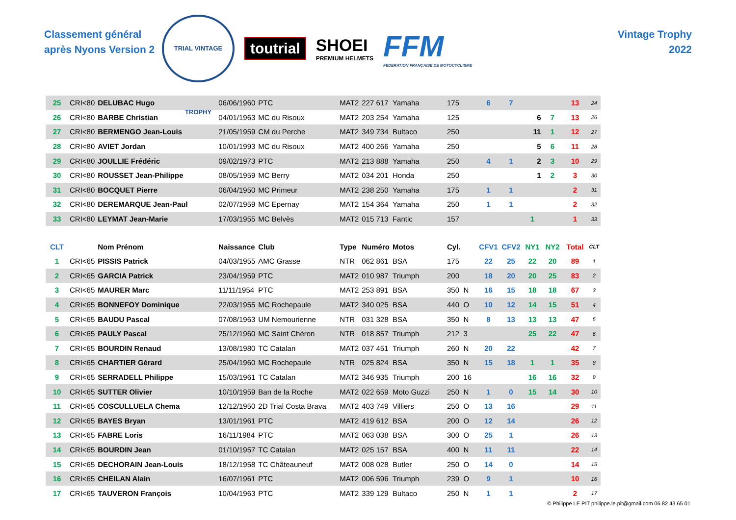Classement général après Nyons Version 2
TRIAL VINTAGE TROPHY
toutrial
SHOEI
PREMIUM HELMETS
FFM
FEDERATION FRANÇAISE DE MOTOCYCLISME
Vintage Trophy
2022
| 25 | CRI<80 | DELUBAC Hugo | 06/06/1960 | PTC | MAT2 | 227 617 | Yamaha | 175 | | 6 | 7 | | | 13 | 24 |
| 26 | CRI<80 | BARBE Christian | 04/01/1963 | MC du Risoux | MAT2 | 203 254 | Yamaha | 125 | | | | 6 | 7 | 13 | 26 |
| 27 | CRI<80 | BERMENGO Jean-Louis | 21/05/1959 | CM du Perche | MAT2 | 349 734 | Bultaco | 250 | | | | 11 | 1 | 12 | 27 |
| 28 | CRI<80 | AVIET Jordan | 10/01/1993 | MC du Risoux | MAT2 | 400 266 | Yamaha | 250 | | | | 5 | 6 | 11 | 28 |
| 29 | CRI<80 | JOULLIE Frédéric | 09/02/1973 | PTC | MAT2 | 213 888 | Yamaha | 250 | | 4 | 1 | 2 | 3 | 10 | 29 |
| 30 | CRI<80 | ROUSSET Jean-Philippe | 08/05/1959 | MC Berry | MAT2 | 034 201 | Honda | 250 | | | | 1 | 2 | 3 | 30 |
| 31 | CRI<80 | BOCQUET Pierre | 06/04/1950 | MC Primeur | MAT2 | 238 250 | Yamaha | 175 | | 1 | 1 | | | 2 | 31 |
| 32 | CRI<80 | DEREMARQUE Jean-Paul | 02/07/1959 | MC Epernay | MAT2 | 154 364 | Yamaha | 250 | | 1 | 1 | | | 2 | 32 |
| 33 | CRI<80 | LEYMAT Jean-Marie | 17/03/1955 | MC Belvès | MAT2 | 015 713 | Fantic | 157 | | | | 1 | | 1 | 33 |
| CLT | | Nom Prénom | Naissance | Club | Type | Numéro | Motos | Cyl. | | CFV1 | CFV2 | NY1 | NY2 | Total | CLT |
| 1 | CRI<65 | PISSIS Patrick | 04/03/1955 | AMC Grasse | NTR | 062 861 | BSA | 175 | | 22 | 25 | 22 | 20 | 89 | 1 |
| 2 | CRI<65 | GARCIA Patrick | 23/04/1959 | PTC | MAT2 | 010 987 | Triumph | 200 | | 18 | 20 | 20 | 25 | 83 | 2 |
| 3 | CRI<65 | MAURER Marc | 11/11/1954 | PTC | MAT2 | 253 891 | BSA | 350 | N | 16 | 15 | 18 | 18 | 67 | 3 |
| 4 | CRI<65 | BONNEFOY Dominique | 22/03/1955 | MC Rochepaule | MAT2 | 340 025 | BSA | 440 | O | 10 | 12 | 14 | 15 | 51 | 4 |
| 5 | CRI<65 | BAUDU Pascal | 07/08/1963 | UM Nemourienne | NTR | 031 328 | BSA | 350 | N | 8 | 13 | 13 | 13 | 47 | 5 |
| 6 | CRI<65 | PAULY Pascal | 25/12/1960 | MC Saint Chéron | NTR | 018 857 | Triumph | 212 | 3 | | | 25 | 22 | 47 | 6 |
| 7 | CRI<65 | BOURDIN Renaud | 13/08/1980 | TC Catalan | MAT2 | 037 451 | Triumph | 260 | N | 20 | 22 | | | 42 | 7 |
| 8 | CRI<65 | CHARTIER Gérard | 25/04/1960 | MC Rochepaule | NTR | 025 824 | BSA | 350 | N | 15 | 18 | 1 | 1 | 35 | 8 |
| 9 | CRI<65 | SERRADELL Philippe | 15/03/1961 | TC Catalan | MAT2 | 346 935 | Triumph | 200 | 16 | | | 16 | 16 | 32 | 9 |
| 10 | CRI<65 | SUTTER Olivier | 10/10/1959 | Ban de la Roche | MAT2 | 022 659 | Moto Guzzi | 250 | N | 1 | 0 | 15 | 14 | 30 | 10 |
| 11 | CRI<65 | COSCULLUELA Chema | 12/12/1950 | 2D Trial Costa Brava | MAT2 | 403 749 | Villiers | 250 | O | 13 | 16 | | | 29 | 11 |
| 12 | CRI<65 | BAYES Bryan | 13/01/1961 | PTC | MAT2 | 419 612 | BSA | 200 | O | 12 | 14 | | | 26 | 12 |
| 13 | CRI<65 | FABRE Loris | 16/11/1984 | PTC | MAT2 | 063 038 | BSA | 300 | O | 25 | 1 | | | 26 | 13 |
| 14 | CRI<65 | BOURDIN Jean | 01/10/1957 | TC Catalan | MAT2 | 025 157 | BSA | 400 | N | 11 | 11 | | | 22 | 14 |
| 15 | CRI<65 | DECHORAIN Jean-Louis | 18/12/1958 | TC Châteauneuf | MAT2 | 008 028 | Butler | 250 | O | 14 | 0 | | | 14 | 15 |
| 16 | CRI<65 | CHEILAN Alain | 16/07/1961 | PTC | MAT2 | 006 596 | Triumph | 239 | O | 9 | 1 | | | 10 | 16 |
| 17 | CRI<65 | TAUVERON François | 10/04/1963 | PTC | MAT2 | 339 129 | Bultaco | 250 | N | 1 | 1 | | | 2 | 17 |
© Philippe LE PIT philippe.le.pit@gmail.com 06 82 43 65 01